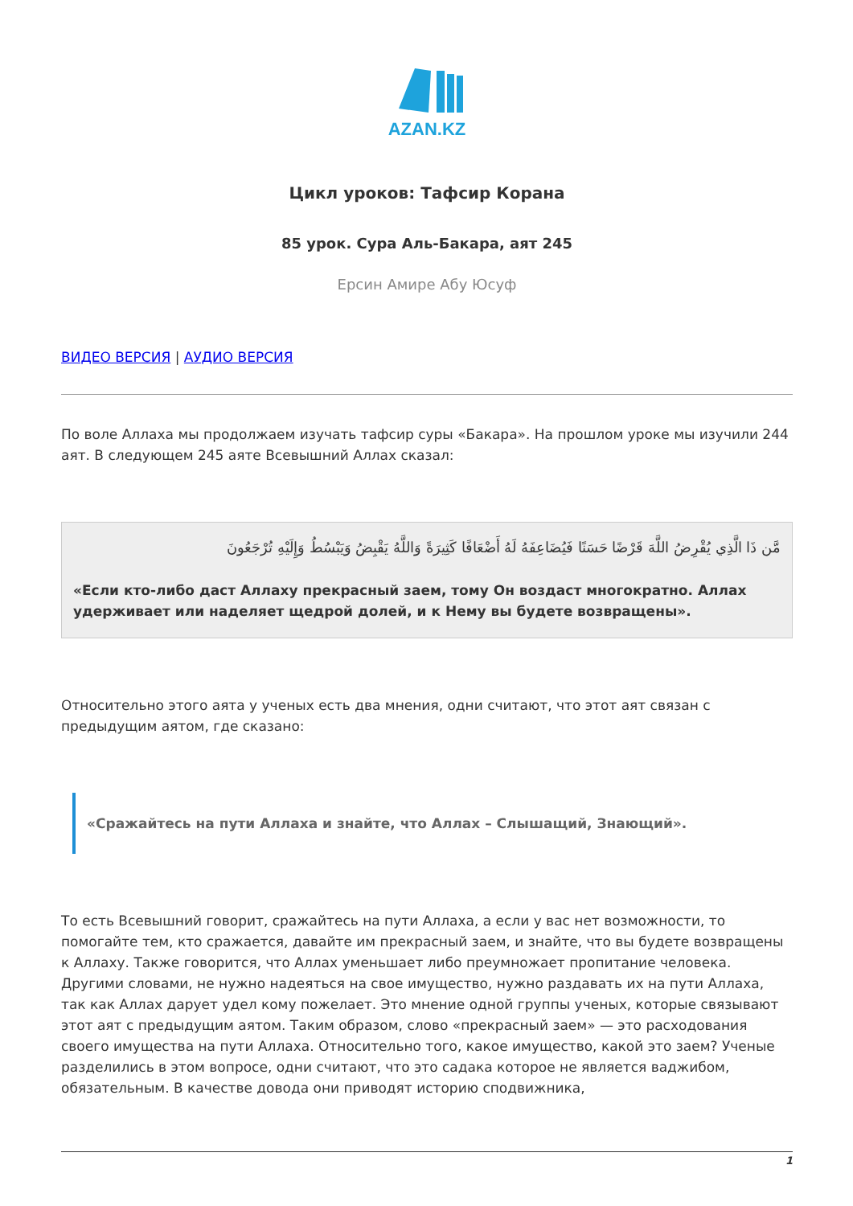AZAN.KZ
Цикл уроков: Тафсир Корана
85 урок. Сура Аль-Бакара, аят 245
Ерсин Амире Абу Юсуф
ВИДЕО ВЕРСИЯ | АУДИО ВЕРСИЯ
По воле Аллаха мы продолжаем изучать тафсир суры «Бакара». На прошлом уроке мы изучили 244 аят. В следующем 245 аяте Всевышний Аллах сказал:
مَّن ذَا الَّذِي يُقْرِضُ اللَّهَ قَرْضًا حَسَنًا فَيُضَاعِفَهُ لَهُ أَضْعَافًا كَثِيرَةً وَاللَّهُ يَقْبِضُ وَيَبْسُطُ وَإِلَيْهِ تُرْجَعُونَ
«Если кто-либо даст Аллаху прекрасный заем, тому Он воздаст многократно. Аллах удерживает или наделяет щедрой долей, и к Нему вы будете возвращены».
Относительно этого аята у ученых есть два мнения, одни считают, что этот аят связан с предыдущим аятом, где сказано:
«Сражайтесь на пути Аллаха и знайте, что Аллах – Слышащий, Знающий».
То есть Всевышний говорит, сражайтесь на пути Аллаха, а если у вас нет возможности, то помогайте тем, кто сражается, давайте им прекрасный заем, и знайте, что вы будете возвращены к Аллаху. Также говорится, что Аллах уменьшает либо преумножает пропитание человека. Другими словами, не нужно надеяться на свое имущество, нужно раздавать их на пути Аллаха, так как Аллах дарует удел кому пожелает. Это мнение одной группы ученых, которые связывают этот аят с предыдущим аятом. Таким образом, слово «прекрасный заем» — это расходования своего имущества на пути Аллаха. Относительно того, какое имущество, какой это заем? Ученые разделились в этом вопросе, одни считают, что это садака которое не является ваджибом, обязательным. В качестве довода они приводят историю сподвижника,
1